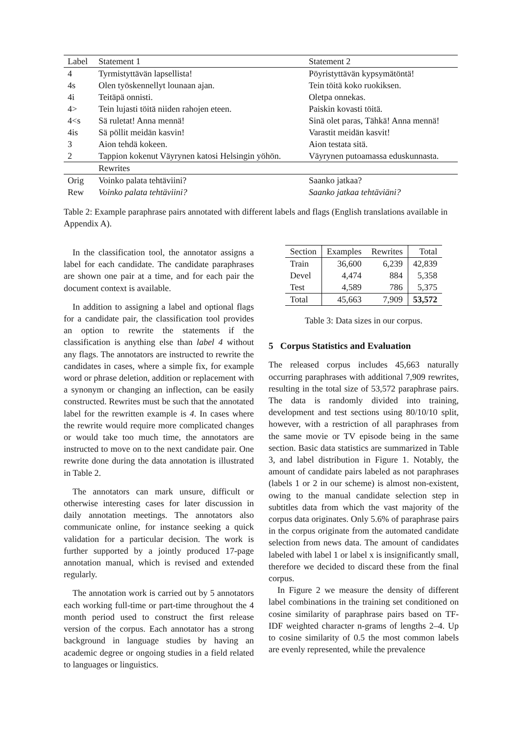| Label | Statement 1 | Statement 2 |
| 4 | Tyrmistyttävän lapsellista! | Pöyristyttävän kypsymätöntä! |
| 4s | Olen työskennellyt lounaan ajan. | Tein töitä koko ruokiksen. |
| 4i | Teitäpä onnisti. | Oletpa onnekas. |
| 4> | Tein lujasti töitä niiden rahojen eteen. | Paiskin kovasti töitä. |
| 4<s | Sä ruletat! Anna mennä! | Sinä olet paras, Tähkä! Anna mennä! |
| 4is | Sä pöllit meidän kasvin! | Varastit meidän kasvit! |
| 3 | Aion tehdä kokeen. | Aion testata sitä. |
| 2 | Tappion kokenut Väyrynen katosi Helsingin yöhön. | Väyrynen putoamassa eduskunnasta. |
| | Rewrites | |
| Orig | Voinko palata tehtäviini? | Saanko jatkaa? |
| Rew | Voinko palata tehtäviini? | Saanko jatkaa tehtäviäni? |
Table 2: Example paraphrase pairs annotated with different labels and flags (English translations available in Appendix A).
In the classification tool, the annotator assigns a label for each candidate. The candidate paraphrases are shown one pair at a time, and for each pair the document context is available.
In addition to assigning a label and optional flags for a candidate pair, the classification tool provides an option to rewrite the statements if the classification is anything else than label 4 without any flags. The annotators are instructed to rewrite the candidates in cases, where a simple fix, for example word or phrase deletion, addition or replacement with a synonym or changing an inflection, can be easily constructed. Rewrites must be such that the annotated label for the rewritten example is 4. In cases where the rewrite would require more complicated changes or would take too much time, the annotators are instructed to move on to the next candidate pair. One rewrite done during the data annotation is illustrated in Table 2.
The annotators can mark unsure, difficult or otherwise interesting cases for later discussion in daily annotation meetings. The annotators also communicate online, for instance seeking a quick validation for a particular decision. The work is further supported by a jointly produced 17-page annotation manual, which is revised and extended regularly.
The annotation work is carried out by 5 annotators each working full-time or part-time throughout the 4 month period used to construct the first release version of the corpus. Each annotator has a strong background in language studies by having an academic degree or ongoing studies in a field related to languages or linguistics.
| Section | Examples | Rewrites | Total |
| --- | --- | --- | --- |
| Train | 36,600 | 6,239 | 42,839 |
| Devel | 4,474 | 884 | 5,358 |
| Test | 4,589 | 786 | 5,375 |
| Total | 45,663 | 7,909 | 53,572 |
Table 3: Data sizes in our corpus.
5 Corpus Statistics and Evaluation
The released corpus includes 45,663 naturally occurring paraphrases with additional 7,909 rewrites, resulting in the total size of 53,572 paraphrase pairs. The data is randomly divided into training, development and test sections using 80/10/10 split, however, with a restriction of all paraphrases from the same movie or TV episode being in the same section. Basic data statistics are summarized in Table 3, and label distribution in Figure 1. Notably, the amount of candidate pairs labeled as not paraphrases (labels 1 or 2 in our scheme) is almost non-existent, owing to the manual candidate selection step in subtitles data from which the vast majority of the corpus data originates. Only 5.6% of paraphrase pairs in the corpus originate from the automated candidate selection from news data. The amount of candidates labeled with label 1 or label x is insignificantly small, therefore we decided to discard these from the final corpus.
In Figure 2 we measure the density of different label combinations in the training set conditioned on cosine similarity of paraphrase pairs based on TF-IDF weighted character n-grams of lengths 2–4. Up to cosine similarity of 0.5 the most common labels are evenly represented, while the prevalence